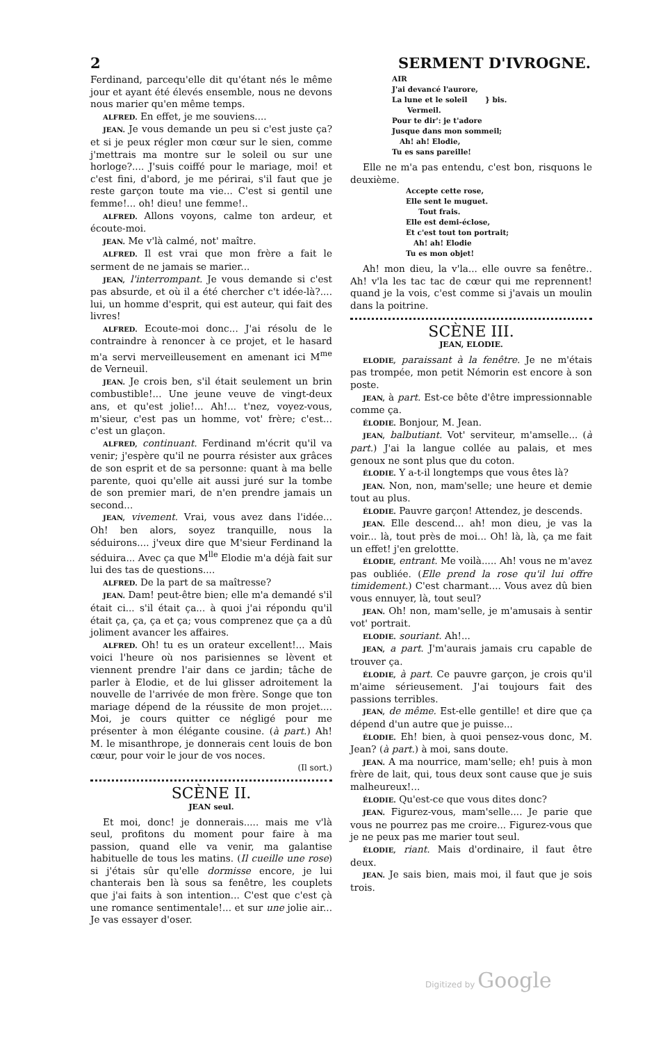2 SERMENT D'IVROGNE.
Ferdinand, parcequ'elle dit qu'étant nés le même jour et ayant été élevés ensemble, nous ne devons nous marier qu'en même temps.
ALFRED. En effet, je me souviens....
JEAN. Je vous demande un peu si c'est juste ça? et si je peux régler mon cœur sur le sien, comme j'mettrais ma montre sur le soleil ou sur une horloge?.... J'suis coiffé pour le mariage, moi! et c'est fini, d'abord, je me périrai, s'il faut que je reste garçon toute ma vie... C'est si gentil une femme!... oh! dieu! une femme!..
ALFRED. Allons voyons, calme ton ardeur, et écoute-moi.
JEAN. Me v'là calmé, not' maître.
ALFRED. Il est vrai que mon frère a fait le serment de ne jamais se marier...
JEAN, l'interrompant. Je vous demande si c'est pas absurde, et où il a été chercher c't idée-là?.... lui, un homme d'esprit, qui est auteur, qui fait des livres!
ALFRED. Ecoute-moi donc... J'ai résolu de le contraindre à renoncer à ce projet, et le hasard m'a servi merveilleusement en amenant ici M<sup>me</sup> de Verneuil.
JEAN. Je crois ben, s'il était seulement un brin combustible!... Une jeune veuve de vingt-deux ans, et qu'est jolie!... Ah!... t'nez, voyez-vous, m'sieur, c'est pas un homme, vot' frère; c'est... c'est un glaçon.
ALFRED, continuant. Ferdinand m'écrit qu'il va venir; j'espère qu'il ne pourra résister aux grâces de son esprit et de sa personne: quant à ma belle parente, quoi qu'elle ait aussi juré sur la tombe de son premier mari, de n'en prendre jamais un second...
JEAN, vivement. Vrai, vous avez dans l'idée... Oh! ben alors, soyez tranquille, nous la séduirons.... j'veux dire que M'sieur Ferdinand la séduira... Avec ça que M<sup>lle</sup> Elodie m'a déjà fait sur lui des tas de questions....
ALFRED. De la part de sa maîtresse?
JEAN. Dam! peut-être bien; elle m'a demandé s'il était ci... s'il était ça... à quoi j'ai répondu qu'il était ça, ça, ça et ça; vous comprenez que ça a dû joliment avancer les affaires.
ALFRED. Oh! tu es un orateur excellent!... Mais voici l'heure où nos parisiennes se lèvent et viennent prendre l'air dans ce jardin; tâche de parler à Elodie, et de lui glisser adroitement la nouvelle de l'arrivée de mon frère. Songe que ton mariage dépend de la réussite de mon projet.... Moi, je cours quitter ce négligé pour me présenter à mon élégante cousine. (à part.) Ah! M. le misanthrope, je donnerais cent louis de bon cœur, pour voir le jour de vos noces.
(Il sort.)
SCÈNE II.
JEAN seul.
Et moi, donc! je donnerais..... mais me v'là seul, profitons du moment pour faire à ma passion, quand elle va venir, ma galantise habituelle de tous les matins. (Il cueille une rose) si j'étais sûr qu'elle dormisse encore, je lui chanterais ben là sous sa fenêtre, les couplets que j'ai faits à son intention... C'est que c'est çà une romance sentimentale!... et sur une jolie air... Je vas essayer d'oser.
AIR
J'ai devancé l'aurore,
La lune et le soleil } bis.
Vermeil.
Pour te dir': je t'adore
Jusque dans mon sommeil;
Ah! ah! Elodie,
Tu es sans pareille!
Elle ne m'a pas entendu, c'est bon, risquons le deuxième.
Accepte cette rose,
Elle sent le muguet.
Tout frais.
Elle est demi-éclose,
Et c'est tout ton portrait;
Ah! ah! Elodie
Tu es mon objet!
Ah! mon dieu, la v'la... elle ouvre sa fenêtre.. Ah! v'la les tac tac de cœur qui me reprennent! quand je la vois, c'est comme si j'avais un moulin dans la poitrine.
SCÈNE III.
JEAN, ELODIE.
ELODIE, paraissant à la fenêtre. Je ne m'étais pas trompée, mon petit Némorin est encore à son poste.
JEAN, à part. Est-ce bête d'être impressionnable comme ça.
ÉLODIE. Bonjour, M. Jean.
JEAN, balbutiant. Vot' serviteur, m'amselle... (à part.) J'ai la langue collée au palais, et mes genoux ne sont plus que du coton.
ÉLODIE. Y a-t-il longtemps que vous êtes là?
JEAN. Non, non, mam'selle; une heure et demie tout au plus.
ÉLODIE. Pauvre garçon! Attendez, je descends.
JEAN. Elle descend... ah! mon dieu, je vas la voir... là, tout près de moi... Oh! là, là, ça me fait un effet! j'en grelottte.
ÉLODIE, entrant. Me voilà..... Ah! vous ne m'avez pas oubliée. (Elle prend la rose qu'il lui offre timidement.) C'est charmant.... Vous avez dû bien vous ennuyer, là, tout seul?
JEAN. Oh! non, mam'selle, je m'amusais à sentir vot' portrait.
ELODIE. souriant. Ah!...
JEAN, a part. J'm'aurais jamais cru capable de trouver ça.
ÉLODIE, à part. Ce pauvre garçon, je crois qu'il m'aime sérieusement. J'ai toujours fait des passions terribles.
JEAN, de même. Est-elle gentille! et dire que ça dépend d'un autre que je puisse...
ÉLODIE. Eh! bien, à quoi pensez-vous donc, M. Jean? (à part.) à moi, sans doute.
JEAN. A ma nourrice, mam'selle; eh! puis à mon frère de lait, qui, tous deux sont cause que je suis malheureux!...
ÉLODIE. Qu'est-ce que vous dites donc?
JEAN. Figurez-vous, mam'selle.... Je parie que vous ne pourrez pas me croire... Figurez-vous que je ne peux pas me marier tout seul.
ÉLODIE, riant. Mais d'ordinaire, il faut être deux.
JEAN. Je sais bien, mais moi, il faut que je sois trois.
Digitized by Google